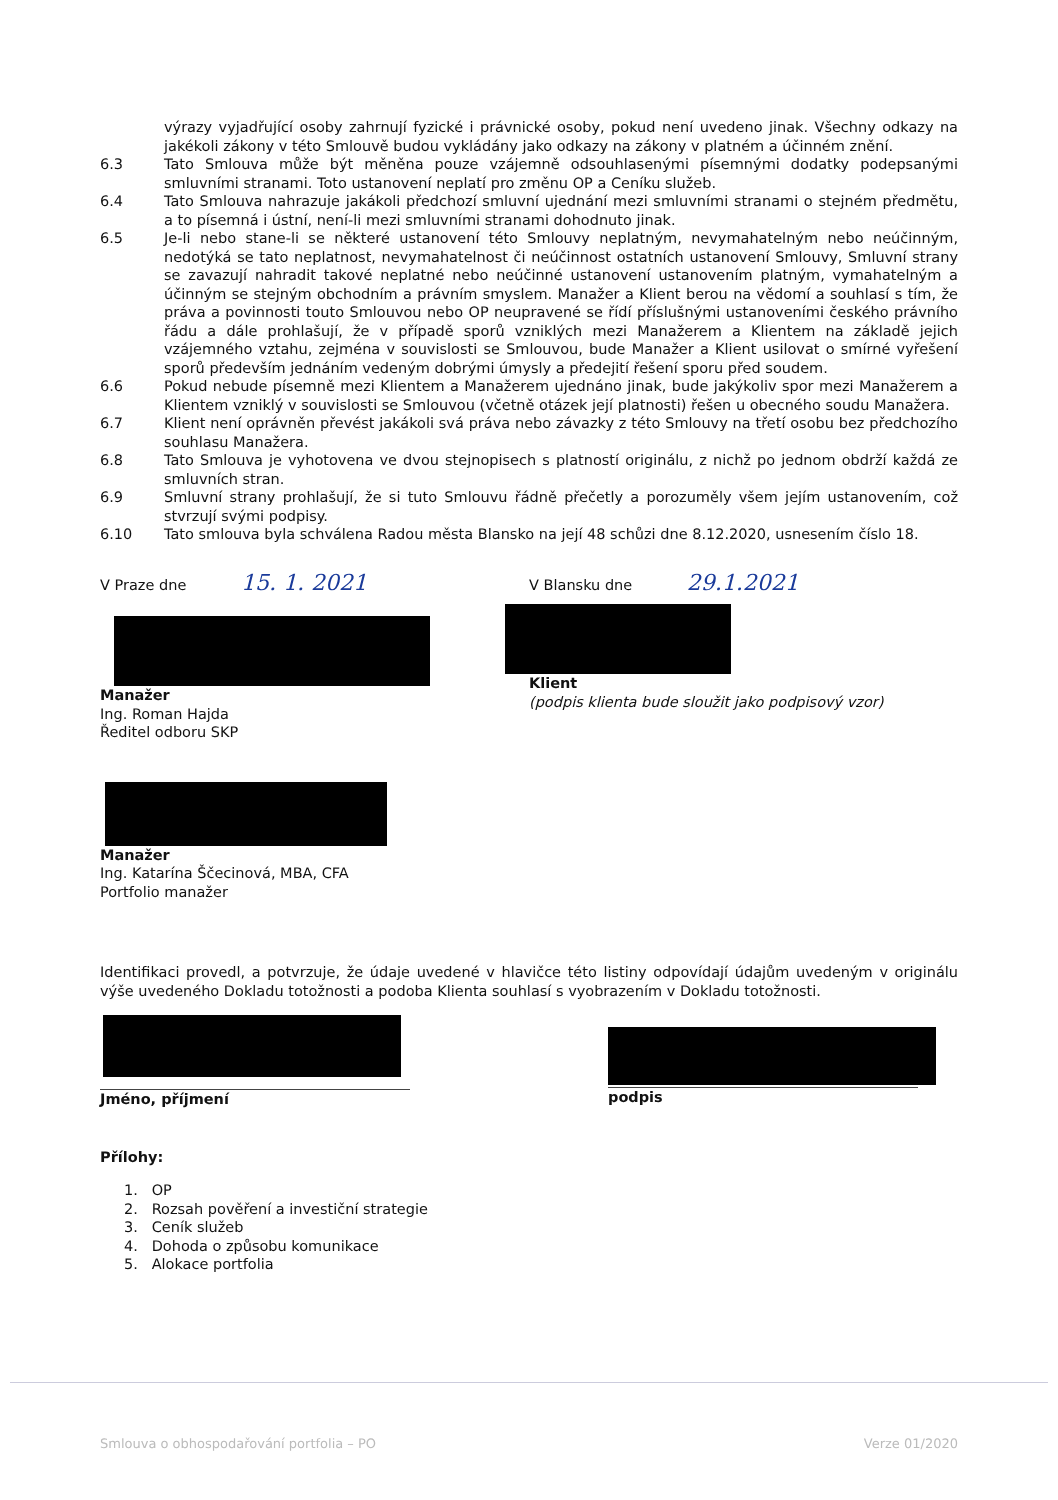výrazy vyjadřující osoby zahrnují fyzické i právnické osoby, pokud není uvedeno jinak. Všechny odkazy na jakékoli zákony v této Smlouvě budou vykládány jako odkazy na zákony v platném a účinném znění.
6.3 Tato Smlouva může být měněna pouze vzájemně odsouhlasenými písemnými dodatky podepsanými smluvními stranami. Toto ustanovení neplatí pro změnu OP a Ceníku služeb.
6.4 Tato Smlouva nahrazuje jakákoli předchozí smluvní ujednání mezi smluvními stranami o stejném předmětu, a to písemná i ústní, není-li mezi smluvními stranami dohodnuto jinak.
6.5 Je-li nebo stane-li se některé ustanovení této Smlouvy neplatným, nevymahatelným nebo neúčinným, nedotýká se tato neplatnost, nevymahatelnost či neúčinnost ostatních ustanovení Smlouvy, Smluvní strany se zavazují nahradit takové neplatné nebo neúčinné ustanovení ustanovením platným, vymahatelným a účinným se stejným obchodním a právním smyslem. Manažer a Klient berou na vědomí a souhlasí s tím, že práva a povinnosti touto Smlouvou nebo OP neupravené se řídí příslušnými ustanoveními českého právního řádu a dále prohlašují, že v případě sporů vzniklých mezi Manažerem a Klientem na základě jejich vzájemného vztahu, zejména v souvislosti se Smlouvou, bude Manažer a Klient usilovat o smírné vyřešení sporů především jednáním vedeným dobrými úmysly a předejití řešení sporu před soudem.
6.6 Pokud nebude písemně mezi Klientem a Manažerem ujednáno jinak, bude jakýkoliv spor mezi Manažerem a Klientem vzniklý v souvislosti se Smlouvou (včetně otázek její platnosti) řešen u obecného soudu Manažera.
6.7 Klient není oprávněn převést jakákoli svá práva nebo závazky z této Smlouvy na třetí osobu bez předchozího souhlasu Manažera.
6.8 Tato Smlouva je vyhotovena ve dvou stejnopisech s platností originálu, z nichž po jednom obdrží každá ze smluvních stran.
6.9 Smluvní strany prohlašují, že si tuto Smlouvu řádně přečetly a porozuměly všem jejím ustanovením, což stvrzují svými podpisy.
6.10 Tato smlouva byla schválena Radou města Blansko na její 48 schůzi dne 8.12.2020, usnesením číslo 18.
V Praze dne 15. 1. 2021
Manažer
Ing. Roman Hajda
Ředitel odboru SKP
Manažer
Ing. Katarína Ščecinová, MBA, CFA
Portfolio manažer
V Blansku dne 29.1.2021
Klient
(podpis klienta bude sloužit jako podpisový vzor)
Identifikaci provedl, a potvrzuje, že údaje uvedené v hlavičce této listiny odpovídají údajům uvedeným v originálu výše uvedeného Dokladu totožnosti a podoba Klienta souhlasí s vyobrazením v Dokladu totožnosti.
Jméno, příjmení podpis
Přílohy:
1. OP
2. Rozsah pověření a investiční strategie
3. Ceník služeb
4. Dohoda o způsobu komunikace
5. Alokace portfolia
Smlouva o obhospodařování portfolia – PO Verze 01/2020